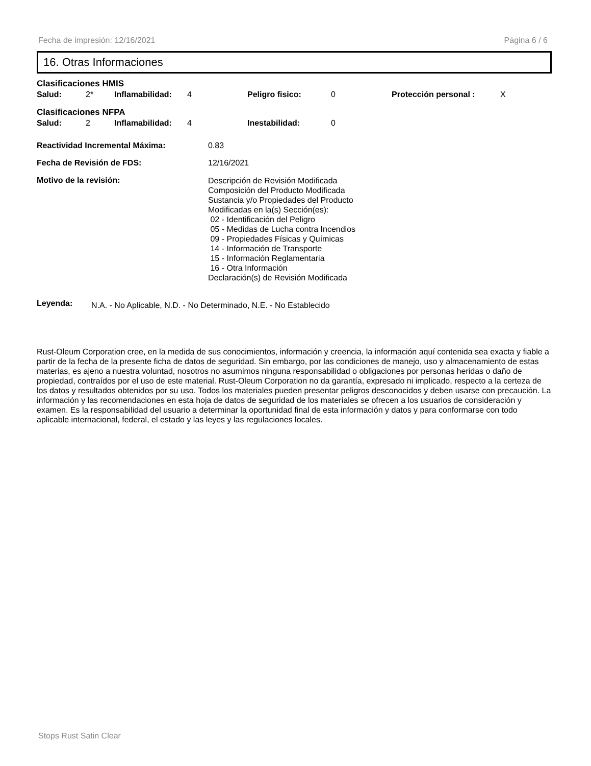Fecha de impresión: 12/16/2021 Página 6 / 6
16. Otras Informaciones
Clasificaciones HMIS
| Salud: | 2* | Inflamabilidad: | 4 | Peligro fisico: | 0 | Protección personal : | X |
Clasificaciones NFPA
| Salud: | 2 | Inflamabilidad: | 4 | Inestabilidad: | 0 |
| Reactividad Incremental Máxima: | 0.83 |
| Fecha de Revisión de FDS: | 12/16/2021 |
| Motivo de la revisión: | Descripción de Revisión Modificada Composición del Producto Modificada Sustancia y/o Propiedades del Producto Modificadas en la(s) Sección(es): 02 - Identificación del Peligro 05 - Medidas de Lucha contra Incendios 09 - Propiedades Físicas y Químicas 14 - Información de Transporte 15 - Información Reglamentaria 16 - Otra Información Declaración(s) de Revisión Modificada |
Leyenda: N.A. - No Aplicable, N.D. - No Determinado, N.E. - No Establecido
Rust-Oleum Corporation cree, en la medida de sus conocimientos, información y creencia, la información aquí contenida sea exacta y fiable a partir de la fecha de la presente ficha de datos de seguridad. Sin embargo, por las condiciones de manejo, uso y almacenamiento de estas materias, es ajeno a nuestra voluntad, nosotros no asumimos ninguna responsabilidad o obligaciones por personas heridas o daño de propiedad, contraídos por el uso de este material. Rust-Oleum Corporation no da garantía, expresado ni implicado, respecto a la certeza de los datos y resultados obtenidos por su uso. Todos los materiales pueden presentar peligros desconocidos y deben usarse con precaución. La información y las recomendaciones en esta hoja de datos de seguridad de los materiales se ofrecen a los usuarios de consideración y examen. Es la responsabilidad del usuario a determinar la oportunidad final de esta información y datos y para conformarse con todo aplicable internacional, federal, el estado y las leyes y las regulaciones locales.
Stops Rust Satin Clear